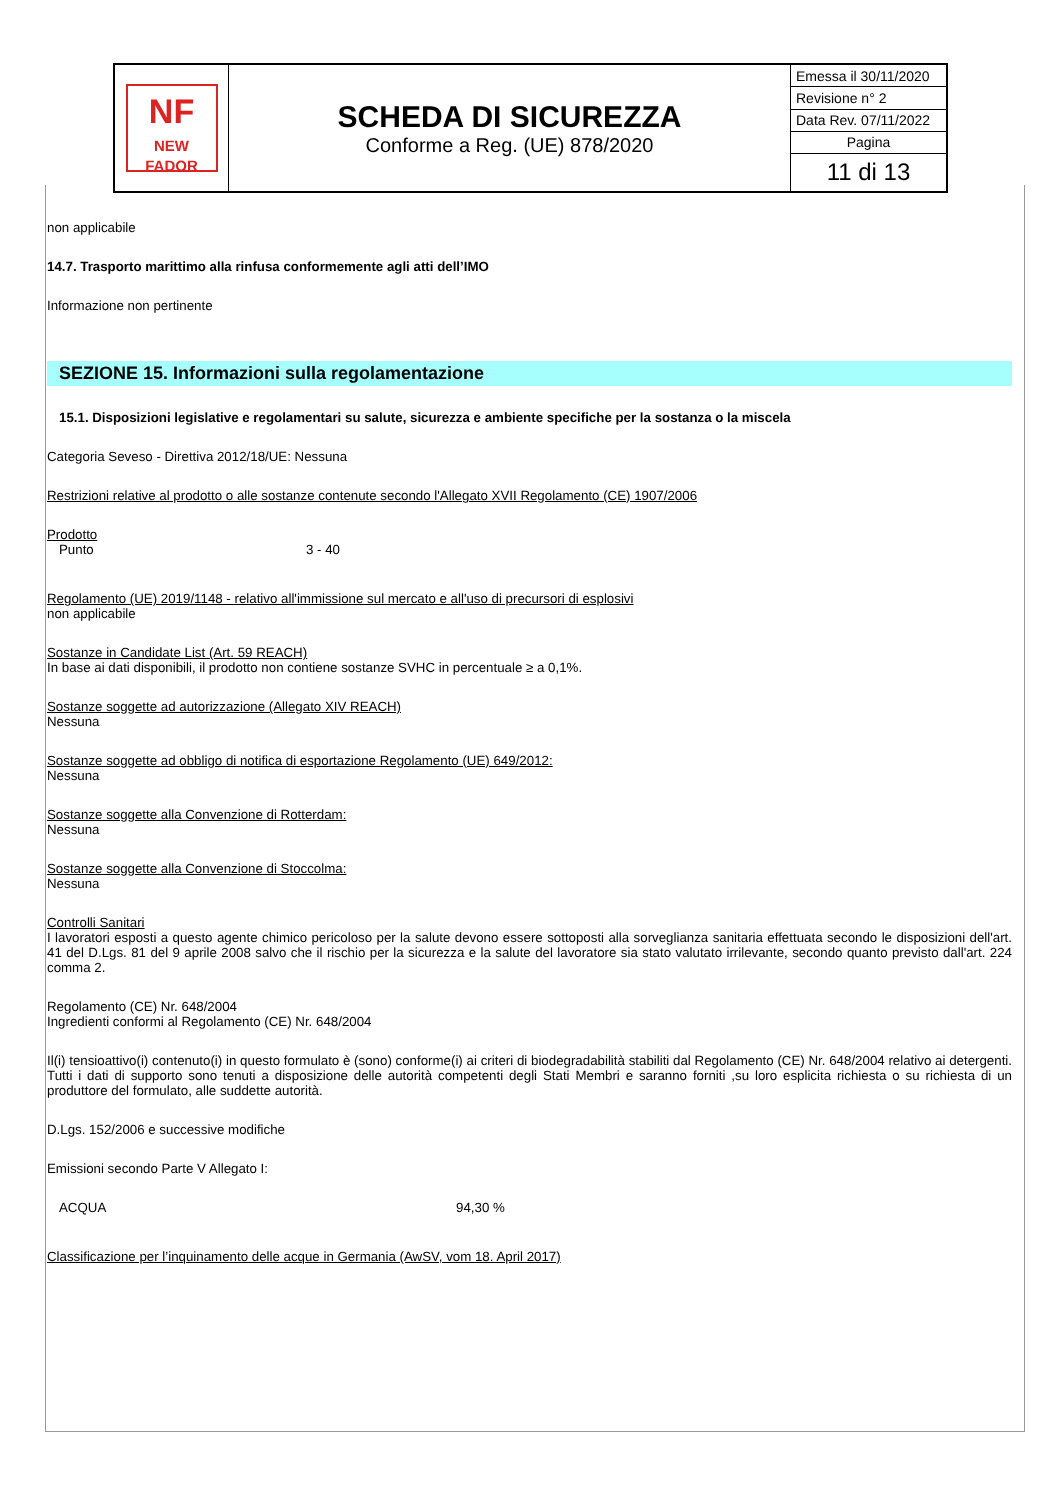| NF NEW FADOR | SCHEDA DI SICUREZZA Conforme a Reg. (UE) 878/2020 | Emessa il 30/11/2020 |
| | | Revisione n° 2 |
| | | Data Rev. 07/11/2022 |
| | | Pagina |
| | | 11 di 13 |
non applicabile
14.7. Trasporto marittimo alla rinfusa conformemente agli atti dell’IMO
Informazione non pertinente
SEZIONE 15. Informazioni sulla regolamentazione
15.1. Disposizioni legislative e regolamentari su salute, sicurezza e ambiente specifiche per la sostanza o la miscela
Categoria Seveso - Direttiva 2012/18/UE: Nessuna
Restrizioni relative al prodotto o alle sostanze contenute secondo l'Allegato XVII Regolamento (CE) 1907/2006
Prodotto
Punto 3 - 40
Regolamento (UE) 2019/1148 - relativo all'immissione sul mercato e all'uso di precursori di esplosivi
non applicabile
Sostanze in Candidate List (Art. 59 REACH)
In base ai dati disponibili, il prodotto non contiene sostanze SVHC in percentuale ≥ a 0,1%.
Sostanze soggette ad autorizzazione (Allegato XIV REACH)
Nessuna
Sostanze soggette ad obbligo di notifica di esportazione Regolamento (UE) 649/2012:
Nessuna
Sostanze soggette alla Convenzione di Rotterdam:
Nessuna
Sostanze soggette alla Convenzione di Stoccolma:
Nessuna
Controlli Sanitari
I lavoratori esposti a questo agente chimico pericoloso per la salute devono essere sottoposti alla sorveglianza sanitaria effettuata secondo le disposizioni dell'art. 41 del D.Lgs. 81 del 9 aprile 2008 salvo che il rischio per la sicurezza e la salute del lavoratore sia stato valutato irrilevante, secondo quanto previsto dall'art. 224 comma 2.
Regolamento (CE) Nr. 648/2004
Ingredienti conformi al Regolamento (CE) Nr. 648/2004
Il(i) tensioattivo(i) contenuto(i) in questo formulato è (sono) conforme(i) ai criteri di biodegradabilità stabiliti dal Regolamento (CE) Nr. 648/2004 relativo ai detergenti. Tutti i dati di supporto sono tenuti a disposizione delle autorità competenti degli Stati Membri e saranno forniti ,su loro esplicita richiesta o su richiesta di un produttore del formulato, alle suddette autorità.
D.Lgs. 152/2006 e successive modifiche
Emissioni secondo Parte V Allegato I:
ACQUA 94,30 %
Classificazione per l’inquinamento delle acque in Germania (AwSV, vom 18. April 2017)